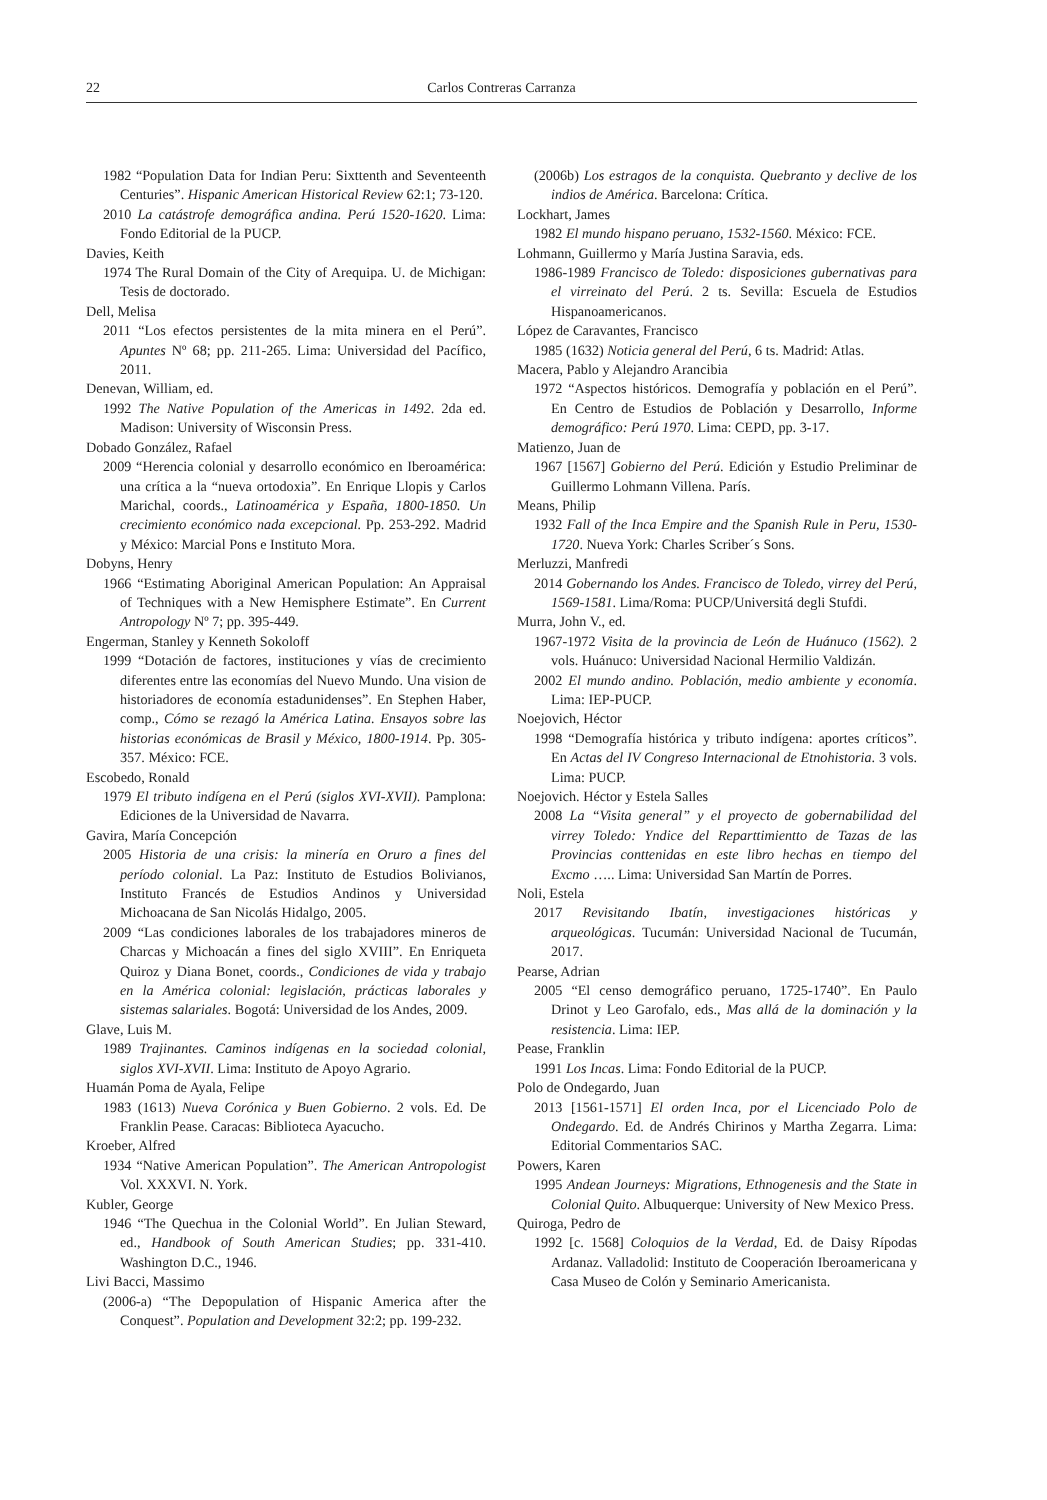22 Carlos Contreras Carranza
1982 “Population Data for Indian Peru: Sixttenth and Seventeenth Centuries”. Hispanic American Historical Review 62:1; 73-120.
2010 La catástrofe demográfica andina. Perú 1520-1620. Lima: Fondo Editorial de la PUCP.
Davies, Keith
1974 The Rural Domain of the City of Arequipa. U. de Michigan: Tesis de doctorado.
Dell, Melisa
2011 “Los efectos persistentes de la mita minera en el Perú”. Apuntes Nº 68; pp. 211-265. Lima: Universidad del Pacífico, 2011.
Denevan, William, ed.
1992 The Native Population of the Americas in 1492. 2da ed. Madison: University of Wisconsin Press.
Dobado González, Rafael
2009 “Herencia colonial y desarrollo económico en Iberoamérica: una crítica a la “nueva ortodoxia”. En Enrique Llopis y Carlos Marichal, coords., Latinoamérica y España, 1800-1850. Un crecimiento económico nada excepcional. Pp. 253-292. Madrid y México: Marcial Pons e Instituto Mora.
Dobyns, Henry
1966 “Estimating Aboriginal American Population: An Appraisal of Techniques with a New Hemisphere Estimate”. En Current Antropology Nº 7; pp. 395-449.
Engerman, Stanley y Kenneth Sokoloff
1999 “Dotación de factores, instituciones y vías de crecimiento diferentes entre las economías del Nuevo Mundo. Una vision de historiadores de economía estadunidenses”. En Stephen Haber, comp., Cómo se rezagó la América Latina. Ensayos sobre las historias económicas de Brasil y México, 1800-1914. Pp. 305-357. México: FCE.
Escobedo, Ronald
1979 El tributo indígena en el Perú (siglos XVI-XVII). Pamplona: Ediciones de la Universidad de Navarra.
Gavira, María Concepción
2005 Historia de una crisis: la minería en Oruro a fines del período colonial. La Paz: Instituto de Estudios Bolivianos, Instituto Francés de Estudios Andinos y Universidad Michoacana de San Nicolás Hidalgo, 2005.
2009 “Las condiciones laborales de los trabajadores mineros de Charcas y Michoacán a fines del siglo XVIII”. En Enriqueta Quiroz y Diana Bonet, coords., Condiciones de vida y trabajo en la América colonial: legislación, prácticas laborales y sistemas salariales. Bogotá: Universidad de los Andes, 2009.
Glave, Luis M.
1989 Trajinantes. Caminos indígenas en la sociedad colonial, siglos XVI-XVII. Lima: Instituto de Apoyo Agrario.
Huamán Poma de Ayala, Felipe
1983 (1613) Nueva Corónica y Buen Gobierno. 2 vols. Ed. De Franklin Pease. Caracas: Biblioteca Ayacucho.
Kroeber, Alfred
1934 “Native American Population”. The American Antropologist Vol. XXXVI. N. York.
Kubler, George
1946 “The Quechua in the Colonial World”. En Julian Steward, ed., Handbook of South American Studies; pp. 331-410. Washington D.C., 1946.
Livi Bacci, Massimo
(2006-a) “The Depopulation of Hispanic America after the Conquest”. Population and Development 32:2; pp. 199-232.
(2006b) Los estragos de la conquista. Quebranto y declive de los indios de América. Barcelona: Crítica.
Lockhart, James
1982 El mundo hispano peruano, 1532-1560. México: FCE.
Lohmann, Guillermo y María Justina Saravia, eds.
1986-1989 Francisco de Toledo: disposiciones gubernativas para el virreinato del Perú. 2 ts. Sevilla: Escuela de Estudios Hispanoamericanos.
López de Caravantes, Francisco
1985 (1632) Noticia general del Perú, 6 ts. Madrid: Atlas.
Macera, Pablo y Alejandro Arancibia
1972 “Aspectos históricos. Demografía y población en el Perú”. En Centro de Estudios de Población y Desarrollo, Informe demográfico: Perú 1970. Lima: CEPD, pp. 3-17.
Matienzo, Juan de
1967 [1567] Gobierno del Perú. Edición y Estudio Preliminar de Guillermo Lohmann Villena. París.
Means, Philip
1932 Fall of the Inca Empire and the Spanish Rule in Peru, 1530-1720. Nueva York: Charles Scriber´s Sons.
Merluzzi, Manfredi
2014 Gobernando los Andes. Francisco de Toledo, virrey del Perú, 1569-1581. Lima/Roma: PUCP/Universitá degli Stufdi.
Murra, John V., ed.
1967-1972 Visita de la provincia de León de Huánuco (1562). 2 vols. Huánuco: Universidad Nacional Hermilio Valdizán.
2002 El mundo andino. Población, medio ambiente y economía. Lima: IEP-PUCP.
Noejovich, Héctor
1998 “Demografía histórica y tributo indígena: aportes críticos”. En Actas del IV Congreso Internacional de Etnohistoria. 3 vols. Lima: PUCP.
Noejovich. Héctor y Estela Salles
2008 La “Visita general” y el proyecto de gobernabilidad del virrey Toledo: Yndice del Reparttimientto de Tazas de las Provincias conttenidas en este libro hechas en tiempo del Excmo ….. Lima: Universidad San Martín de Porres.
Noli, Estela
2017 Revisitando Ibatín, investigaciones históricas y arqueológicas. Tucumán: Universidad Nacional de Tucumán, 2017.
Pearse, Adrian
2005 “El censo demográfico peruano, 1725-1740”. En Paulo Drinot y Leo Garofalo, eds., Mas allá de la dominación y la resistencia. Lima: IEP.
Pease, Franklin
1991 Los Incas. Lima: Fondo Editorial de la PUCP.
Polo de Ondegardo, Juan
2013 [1561-1571] El orden Inca, por el Licenciado Polo de Ondegardo. Ed. de Andrés Chirinos y Martha Zegarra. Lima: Editorial Commentarios SAC.
Powers, Karen
1995 Andean Journeys: Migrations, Ethnogenesis and the State in Colonial Quito. Albuquerque: University of New Mexico Press.
Quiroga, Pedro de
1992 [c. 1568] Coloquios de la Verdad, Ed. de Daisy Rípodas Ardanaz. Valladolid: Instituto de Cooperación Iberoamericana y Casa Museo de Colón y Seminario Americanista.